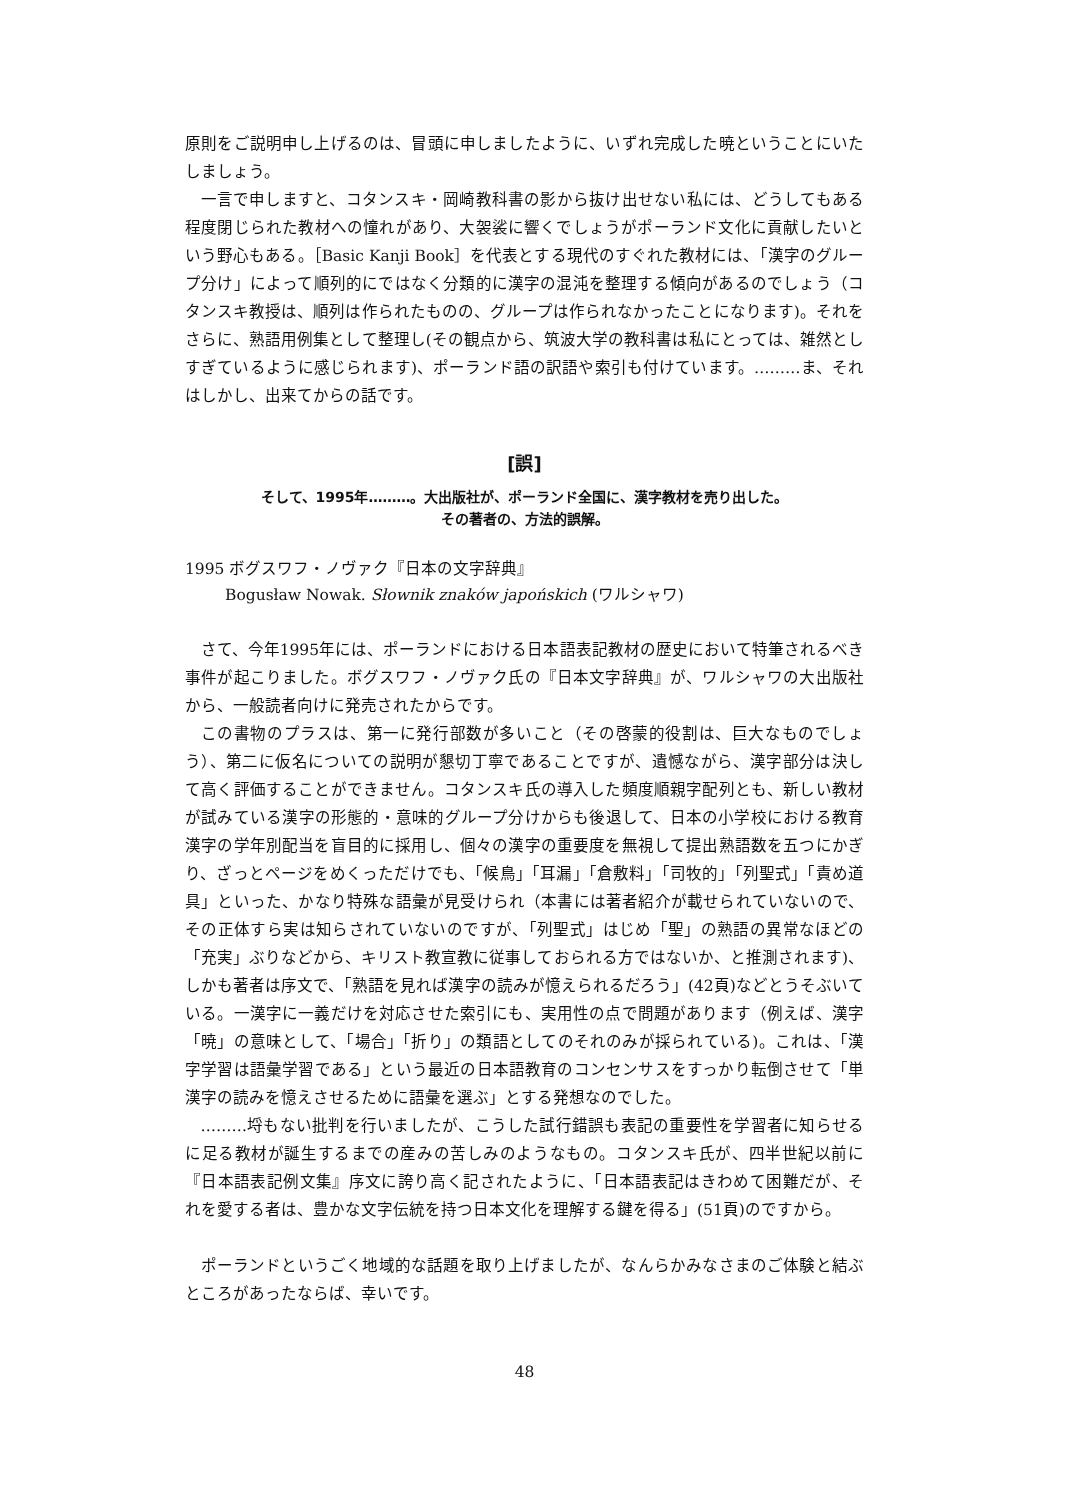原則をご説明申し上げるのは、冒頭に申しましたように、いずれ完成した暁ということにいたしましょう。
一言で申しますと、コタンスキ・岡崎教科書の影から抜け出せない私には、どうしてもある程度閉じられた教材への憧れがあり、大袈裟に響くでしょうがポーランド文化に貢献したいという野心もある。［Basic Kanji Book］を代表とする現代のすぐれた教材には、「漢字のグループ分け」によって順列的にではなく分類的に漢字の混沌を整理する傾向があるのでしょう（コタンスキ教授は、順列は作られたものの、グループは作られなかったことになります)。それをさらに、熟語用例集として整理し(その観点から、筑波大学の教科書は私にとっては、雑然としすぎているように感じられます)、ポーランド語の訳語や索引も付けています。………ま、それはしかし、出来てからの話です。
[誤]
そして、1995年………。大出版社が、ポーランド全国に、漢字教材を売り出した。
その著者の、方法的誤解。
1995 ボグスワフ・ノヴァク『日本の文字辞典』
Bogusław Nowak. Słownik znaków japońskich (ワルシャワ)
さて、今年1995年には、ポーランドにおける日本語表記教材の歴史において特筆されるべき事件が起こりました。ボグスワフ・ノヴァク氏の『日本文字辞典』が、ワルシャワの大出版社から、一般読者向けに発売されたからです。
この書物のプラスは、第一に発行部数が多いこと（その啓蒙的役割は、巨大なものでしょう）、第二に仮名についての説明が懇切丁寧であることですが、遺憾ながら、漢字部分は決して高く評価することができません。コタンスキ氏の導入した頻度順親字配列とも、新しい教材が試みている漢字の形態的・意味的グループ分けからも後退して、日本の小学校における教育漢字の学年別配当を盲目的に採用し、個々の漢字の重要度を無視して提出熟語数を五つにかぎり、ざっとページをめくっただけでも、「候鳥」「耳漏」「倉敷料」「司牧的」「列聖式」「責め道具」といった、かなり特殊な語彙が見受けられ（本書には著者紹介が載せられていないので、その正体すら実は知らされていないのですが、「列聖式」はじめ「聖」の熟語の異常なほどの「充実」ぶりなどから、キリスト教宣教に従事しておられる方ではないか、と推測されます)、しかも著者は序文で、「熟語を見れば漢字の読みが憶えられるだろう」(42頁)などとうそぶいている。一漢字に一義だけを対応させた索引にも、実用性の点で問題があります（例えば、漢字「暁」の意味として、「場合」「折り」の類語としてのそれのみが採られている)。これは、「漢字学習は語彙学習である」という最近の日本語教育のコンセンサスをすっかり転倒させて「単漢字の読みを憶えさせるために語彙を選ぶ」とする発想なのでした。
………埒もない批判を行いましたが、こうした試行錯誤も表記の重要性を学習者に知らせるに足る教材が誕生するまでの産みの苦しみのようなもの。コタンスキ氏が、四半世紀以前に『日本語表記例文集』序文に誇り高く記されたように、「日本語表記はきわめて困難だが、それを愛する者は、豊かな文字伝統を持つ日本文化を理解する鍵を得る」(51頁)のですから。
ポーランドというごく地域的な話題を取り上げましたが、なんらかみなさまのご体験と結ぶところがあったならば、幸いです。
48